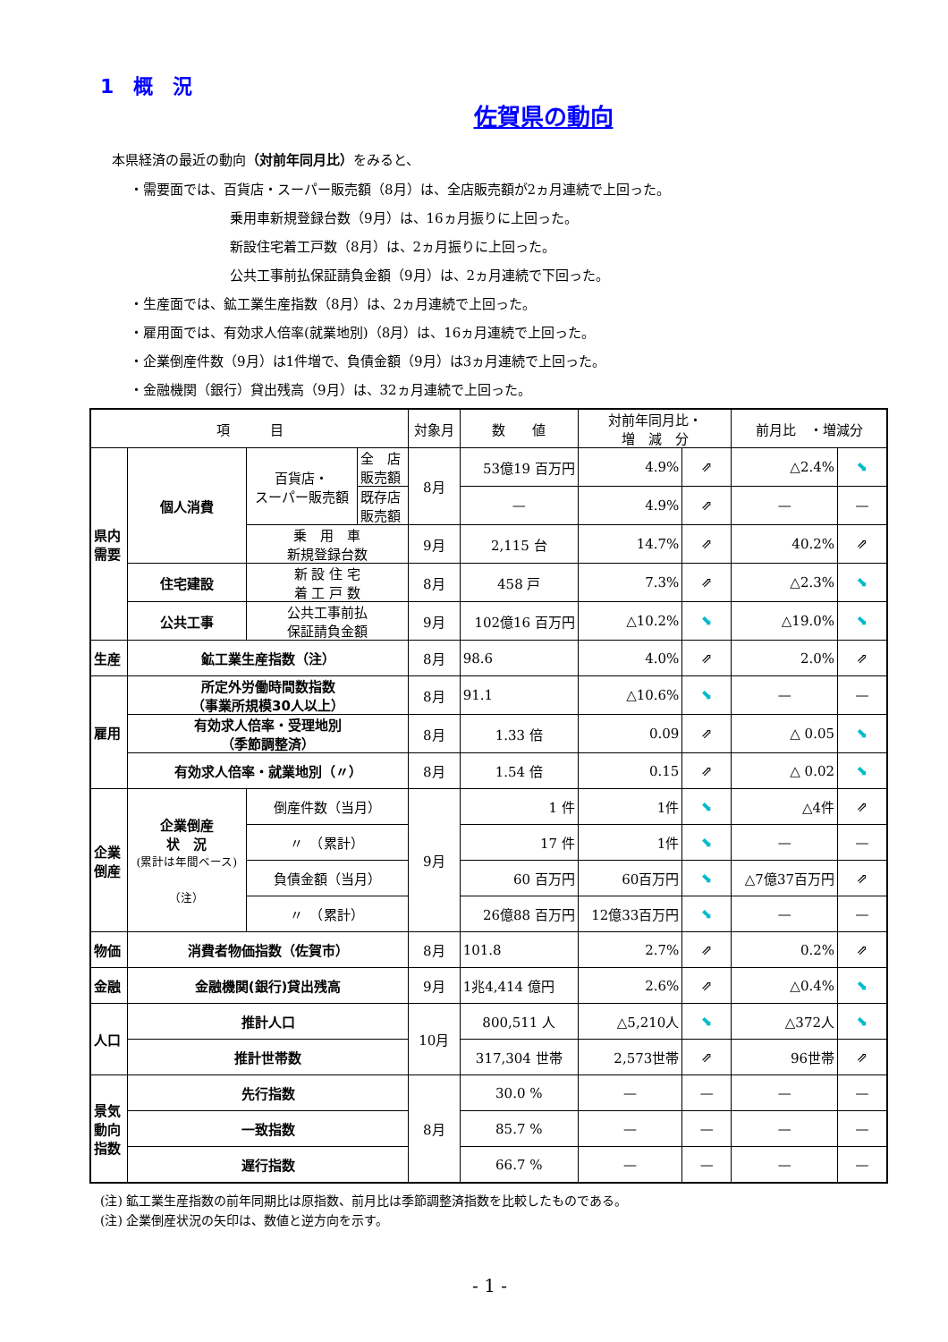1　概　況
佐賀県の動向
本県経済の最近の動向（対前年同月比）をみると、
・需要面では、百貨店・スーパー販売額（8月）は、全店販売額が2ヵ月連続で上回った。
乗用車新規登録台数（9月）は、16ヵ月振りに上回った。
新設住宅着工戸数（8月）は、2ヵ月振りに上回った。
公共工事前払保証請負金額（9月）は、2ヵ月連続で下回った。
・生産面では、鉱工業生産指数（8月）は、2ヵ月連続で上回った。
・雇用面では、有効求人倍率(就業地別)（8月）は、16ヵ月連続で上回った。
・企業倒産件数（9月）は1件増で、負債金額（9月）は3ヵ月連続で上回った。
・金融機関（銀行）貸出残高（9月）は、32ヵ月連続で上回った。
| 項 目 | | | | 対象月 | 数 値 | 対前年同月比・ 増 減 分 | | 前月比 ・増減分 | |
| --- | --- | --- | --- | --- | --- | --- | --- | --- | --- |
| 県内 需要 | 個人消費 | 百貨店・ スーパー販売額 | 全 店 販売額 | 8月 | 53億19 百万円 | 4.9% | ⇗ | △2.4% | ⬊ |
| | | | 既存店 販売額 | | — | 4.9% | ⇗ | — | — |
| | | 乗 用 車 新規登録台数 | | 9月 | 2,115 台 | 14.7% | ⇗ | 40.2% | ⇗ |
| | 住宅建設 | 新 設 住 宅 着 工 戸 数 | | 8月 | 458 戸 | 7.3% | ⇗ | △2.3% | ⬊ |
| | 公共工事 | 公共工事前払 保証請負金額 | | 9月 | 102億16 百万円 | △10.2% | ⬊ | △19.0% | ⬊ |
| 生産 | 鉱工業生産指数（注） | | | 8月 | 98.6 | 4.0% | ⇗ | 2.0% | ⇗ |
| 雇用 | 所定外労働時間数指数 （事業所規模30人以上） | | | 8月 | 91.1 | △10.6% | ⬊ | — | — |
| | 有効求人倍率・受理地別 （季節調整済） | | | 8月 | 1.33 倍 | 0.09 | ⇗ | △ 0.05 | ⬊ |
| | 有効求人倍率・就業地別（〃） | | | 8月 | 1.54 倍 | 0.15 | ⇗ | △ 0.02 | ⬊ |
| 企業 倒産 | 企業倒産 状 況 (累計は年間ベース) （注） | 倒産件数（当月） | | 9月 | 1 件 | 1件 | ⬊ | △4件 | ⇗ |
| | | 〃 （累計） | | | 17 件 | 1件 | ⬊ | — | — |
| | | 負債金額（当月） | | | 60 百万円 | 60百万円 | ⬊ | △7億37百万円 | ⇗ |
| | | 〃 （累計） | | | 26億88 百万円 | 12億33百万円 | ⬊ | — | — |
| 物価 | 消費者物価指数（佐賀市） | | | 8月 | 101.8 | 2.7% | ⇗ | 0.2% | ⇗ |
| 金融 | 金融機関(銀行)貸出残高 | | | 9月 | 1兆4,414 億円 | 2.6% | ⇗ | △0.4% | ⬊ |
| 人口 | 推計人口 | | | 10月 | 800,511 人 | △5,210人 | ⬊ | △372人 | ⬊ |
| | 推計世帯数 | | | | 317,304 世帯 | 2,573世帯 | ⇗ | 96世帯 | ⇗ |
| 景気 動向 指数 | 先行指数 | | | 8月 | 30.0 % | — | — | — | — |
| | 一致指数 | | | | 85.7 % | — | — | — | — |
| | 遅行指数 | | | | 66.7 % | — | — | — | — |
(注) 鉱工業生産指数の前年同期比は原指数、前月比は季節調整済指数を比較したものである。
(注) 企業倒産状況の矢印は、数値と逆方向を示す。
- 1 -